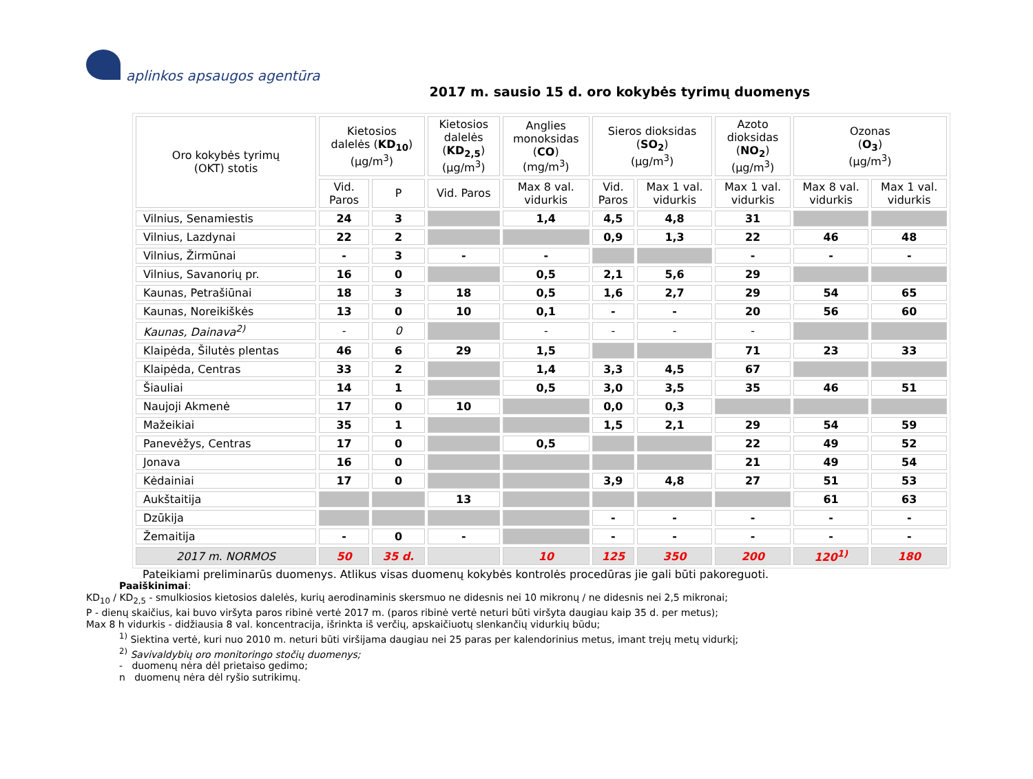aplinkos apsaugos agentūra
2017 m. sausio 15 d. oro kokybės tyrimų duomenys
| Oro kokybės tyrimų (OKT) stotis | Kietosios dalelės ( KD<sub>10</sub> ) (µg/m<sup>3</sup>) | | Kietosios dalelės ( KD<sub>2,5</sub> ) (µg/m<sup>3</sup>) | Anglies monoksidas ( CO ) (mg/m<sup>3</sup>) | Sieros dioksidas ( SO<sub>2</sub> ) (µg/m<sup>3</sup>) | | Azoto dioksidas ( NO<sub>2</sub> ) (µg/m<sup>3</sup>) | Ozonas ( O<sub>3</sub> ) (µg/m<sup>3</sup>) | |
| --- | --- | --- | --- | --- | --- | --- | --- | --- | --- |
| | Vid. Paros | P | Vid. Paros | Max 8 val. vidurkis | Vid. Paros | Max 1 val. vidurkis | Max 1 val. vidurkis | Max 8 val. vidurkis | Max 1 val. vidurkis |
| Vilnius, Senamiestis | 24 | 3 | | 1,4 | 4,5 | 4,8 | 31 | | |
| Vilnius, Lazdynai | 22 | 2 | | | 0,9 | 1,3 | 22 | 46 | 48 |
| Vilnius, Žirmūnai | - | 3 | - | - | | | - | - | - |
| Vilnius, Savanorių pr. | 16 | 0 | | 0,5 | 2,1 | 5,6 | 29 | | |
| Kaunas, Petrašiūnai | 18 | 3 | 18 | 0,5 | 1,6 | 2,7 | 29 | 54 | 65 |
| Kaunas, Noreikiškės | 13 | 0 | 10 | 0,1 | - | - | 20 | 56 | 60 |
| Kaunas, Dainava<sup>2)</sup> | - | 0 | | - | - | - | - | | |
| Klaipėda, Šilutės plentas | 46 | 6 | 29 | 1,5 | | | 71 | 23 | 33 |
| Klaipėda, Centras | 33 | 2 | | 1,4 | 3,3 | 4,5 | 67 | | |
| Šiauliai | 14 | 1 | | 0,5 | 3,0 | 3,5 | 35 | 46 | 51 |
| Naujoji Akmenė | 17 | 0 | 10 | | 0,0 | 0,3 | | | |
| Mažeikiai | 35 | 1 | | | 1,5 | 2,1 | 29 | 54 | 59 |
| Panevėžys, Centras | 17 | 0 | | 0,5 | | | 22 | 49 | 52 |
| Jonava | 16 | 0 | | | | | 21 | 49 | 54 |
| Kėdainiai | 17 | 0 | | | 3,9 | 4,8 | 27 | 51 | 53 |
| Aukštaitija | | | 13 | | | | | 61 | 63 |
| Dzūkija | | | | | - | - | - | - | - |
| Žemaitija | - | 0 | - | | - | - | - | - | - |
| 2017 m. NORMOS | 50 | 35 d. | | 10 | 125 | 350 | 200 | 120<sup>1)</sup> | 180 |
Pateikiami preliminarūs duomenys. Atlikus visas duomenų kokybės kontrolės procedūras jie gali būti pakoreguoti.
Paaiškinimai:
KD<sub>10</sub> / KD<sub>2,5</sub> - smulkiosios kietosios dalelės, kurių aerodinaminis skersmuo ne didesnis nei 10 mikronų / ne didesnis nei 2,5 mikronai;
P - dienų skaičius, kai buvo viršyta paros ribinė vertė 2017 m. (paros ribinė vertė neturi būti viršyta daugiau kaip 35 d. per metus);
Max 8 h vidurkis - didžiausia 8 val. koncentracija, išrinkta iš verčių, apskaičiuotų slenkančių vidurkių būdu;
<sup>1)</sup> Siektina vertė, kuri nuo 2010 m. neturi būti viršijama daugiau nei 25 paras per kalendorinius metus, imant trejų metų vidurkį;
<sup>2)</sup> Savivaldybių oro monitoringo stočių duomenys;
- duomenų nėra dėl prietaiso gedimo;
n duomenų nėra dėl ryšio sutrikimų.